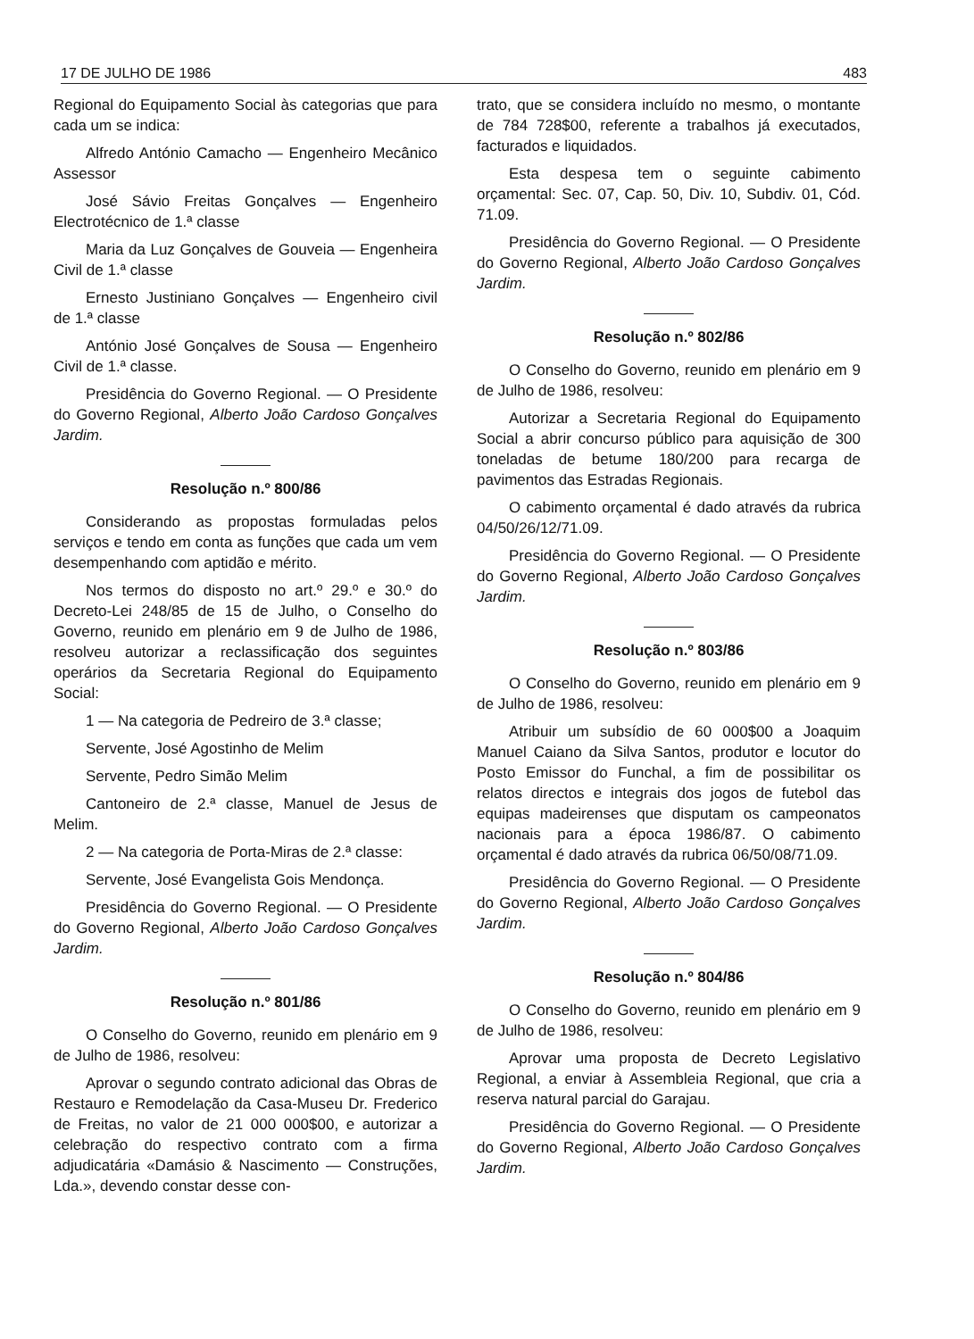17 DE JULHO DE 1986 483
Regional do Equipamento Social às categorias que para cada um se indica:
Alfredo António Camacho — Engenheiro Mecânico Assessor
José Sávio Freitas Gonçalves — Engenheiro Electrotécnico de 1.ª classe
Maria da Luz Gonçalves de Gouveia — Engenheira Civil de 1.ª classe
Ernesto Justiniano Gonçalves — Engenheiro civil de 1.ª classe
António José Gonçalves de Sousa — Engenheiro Civil de 1.ª classe.
Presidência do Governo Regional. — O Presidente do Governo Regional, Alberto João Cardoso Gonçalves Jardim.
Resolução n.º 800/86
Considerando as propostas formuladas pelos serviços e tendo em conta as funções que cada um vem desempenhando com aptidão e mérito.
Nos termos do disposto no art.º 29.º e 30.º do Decreto-Lei 248/85 de 15 de Julho, o Conselho do Governo, reunido em plenário em 9 de Julho de 1986, resolveu autorizar a reclassificação dos seguintes operários da Secretaria Regional do Equipamento Social:
1 — Na categoria de Pedreiro de 3.ª classe;
Servente, José Agostinho de Melim
Servente, Pedro Simão Melim
Cantoneiro de 2.ª classe, Manuel de Jesus de Melim.
2 — Na categoria de Porta-Miras de 2.ª classe:
Servente, José Evangelista Gois Mendonça.
Presidência do Governo Regional. — O Presidente do Governo Regional, Alberto João Cardoso Gonçalves Jardim.
Resolução n.º 801/86
O Conselho do Governo, reunido em plenário em 9 de Julho de 1986, resolveu:
Aprovar o segundo contrato adicional das Obras de Restauro e Remodelação da Casa-Museu Dr. Frederico de Freitas, no valor de 21 000 000$00, e autorizar a celebração do respectivo contrato com a firma adjudicatária «Damásio & Nascimento — Construções, Lda.», devendo constar desse con-
trato, que se considera incluído no mesmo, o montante de 784 728$00, referente a trabalhos já executados, facturados e liquidados.
Esta despesa tem o seguinte cabimento orçamental: Sec. 07, Cap. 50, Div. 10, Subdiv. 01, Cód. 71.09.
Presidência do Governo Regional. — O Presidente do Governo Regional, Alberto João Cardoso Gonçalves Jardim.
Resolução n.º 802/86
O Conselho do Governo, reunido em plenário em 9 de Julho de 1986, resolveu:
Autorizar a Secretaria Regional do Equipamento Social a abrir concurso público para aquisição de 300 toneladas de betume 180/200 para recarga de pavimentos das Estradas Regionais.
O cabimento orçamental é dado através da rubrica 04/50/26/12/71.09.
Presidência do Governo Regional. — O Presidente do Governo Regional, Alberto João Cardoso Gonçalves Jardim.
Resolução n.º 803/86
O Conselho do Governo, reunido em plenário em 9 de Julho de 1986, resolveu:
Atribuir um subsídio de 60 000$00 a Joaquim Manuel Caiano da Silva Santos, produtor e locutor do Posto Emissor do Funchal, a fim de possibilitar os relatos directos e integrais dos jogos de futebol das equipas madeirenses que disputam os campeonatos nacionais para a época 1986/87. O cabimento orçamental é dado através da rubrica 06/50/08/71.09.
Presidência do Governo Regional. — O Presidente do Governo Regional, Alberto João Cardoso Gonçalves Jardim.
Resolução n.º 804/86
O Conselho do Governo, reunido em plenário em 9 de Julho de 1986, resolveu:
Aprovar uma proposta de Decreto Legislativo Regional, a enviar à Assembleia Regional, que cria a reserva natural parcial do Garajau.
Presidência do Governo Regional. — O Presidente do Governo Regional, Alberto João Cardoso Gonçalves Jardim.